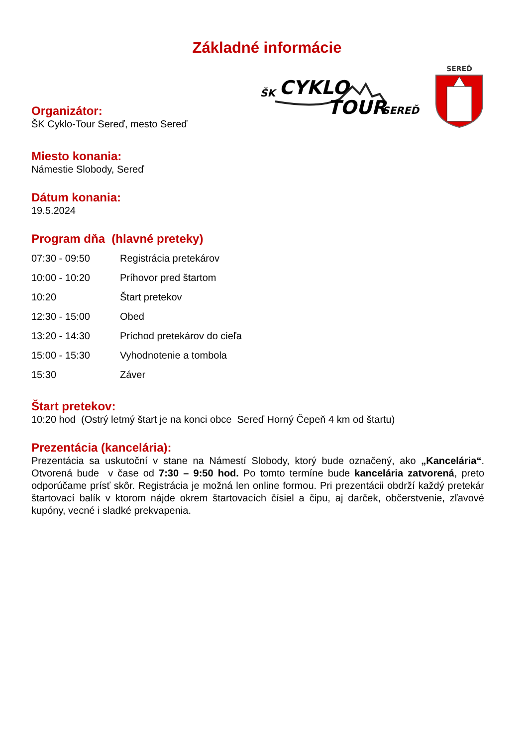Základné informácie
Organizátor:
ŠK Cyklo-Tour Sereď, mesto Sereď
Miesto konania:
Námestie Slobody, Sereď
ŠK
CYKLO
TOUR
SEREĎ
SEREĎ
Dátum konania:
19.5.2024
Program dňa (hlavné preteky)
| 07:30 - 09:50 | Registrácia pretekárov |
| 10:00 - 10:20 | Príhovor pred štartom |
| 10:20 | Štart pretekov |
| 12:30 - 15:00 | Obed |
| 13:20 - 14:30 | Príchod pretekárov do cieľa |
| 15:00 - 15:30 | Vyhodnotenie a tombola |
| 15:30 | Záver |
Štart pretekov:
10:20 hod (Ostrý letmý štart je na konci obce Sereď Horný Čepeň 4 km od štartu)
Prezentácia (kancelária):
Prezentácia sa uskutoční v stane na Námestí Slobody, ktorý bude označený, ako „Kancelária“. Otvorená bude v čase od 7:30 – 9:50 hod. Po tomto termíne bude kancelária zatvorená, preto odporúčame prísť skôr. Registrácia je možná len online formou. Pri prezentácii obdrží každý pretekár štartovací balík v ktorom nájde okrem štartovacích čísiel a čipu, aj darček, občerstvenie, zľavové kupóny, vecné i sladké prekvapenia.